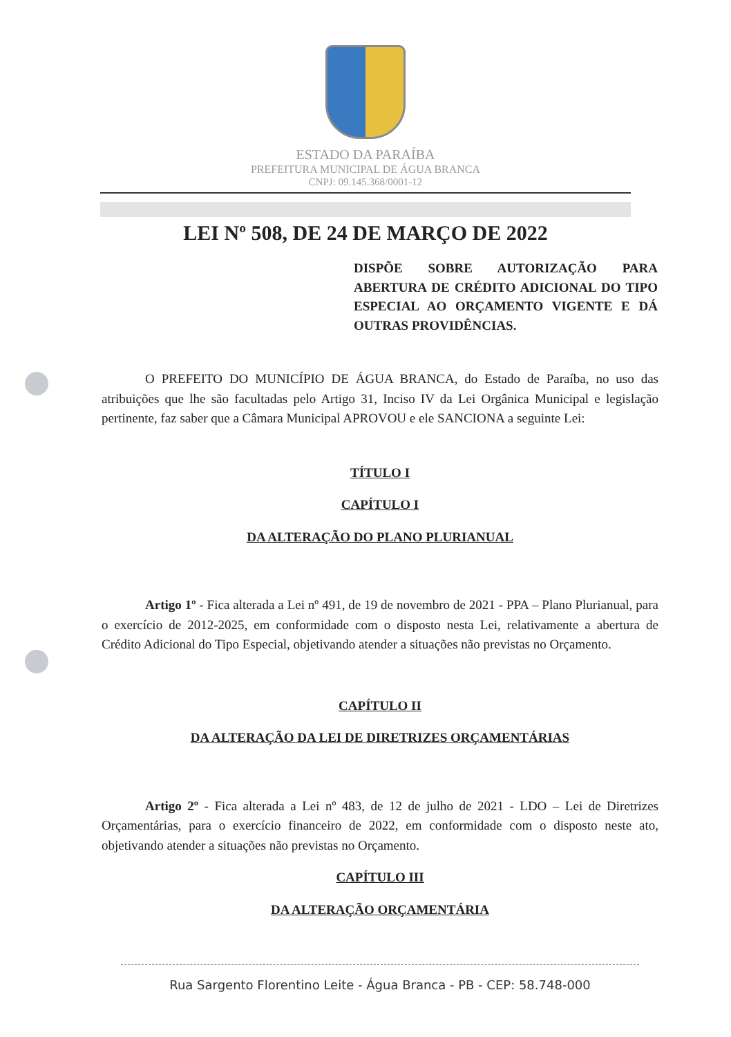ESTADO DA PARAÍBA
PREFEITURA MUNICIPAL DE ÁGUA BRANCA
CNPJ: 09.145.368/0001-12
LEI Nº 508, DE 24 DE MARÇO DE 2022
DISPÕE SOBRE AUTORIZAÇÃO PARA ABERTURA DE CRÉDITO ADICIONAL DO TIPO ESPECIAL AO ORÇAMENTO VIGENTE E DÁ OUTRAS PROVIDÊNCIAS.
O PREFEITO DO MUNICÍPIO DE ÁGUA BRANCA, do Estado de Paraíba, no uso das atribuições que lhe são facultadas pelo Artigo 31, Inciso IV da Lei Orgânica Municipal e legislação pertinente, faz saber que a Câmara Municipal APROVOU e ele SANCIONA a seguinte Lei:
TÍTULO I
CAPÍTULO I
DA ALTERAÇÃO DO PLANO PLURIANUAL
Artigo 1º - Fica alterada a Lei nº 491, de 19 de novembro de 2021 - PPA – Plano Plurianual, para o exercício de 2012-2025, em conformidade com o disposto nesta Lei, relativamente a abertura de Crédito Adicional do Tipo Especial, objetivando atender a situações não previstas no Orçamento.
CAPÍTULO II
DA ALTERAÇÃO DA LEI DE DIRETRIZES ORÇAMENTÁRIAS
Artigo 2º - Fica alterada a Lei nº 483, de 12 de julho de 2021 - LDO – Lei de Diretrizes Orçamentárias, para o exercício financeiro de 2022, em conformidade com o disposto neste ato, objetivando atender a situações não previstas no Orçamento.
CAPÍTULO III
DA ALTERAÇÃO ORÇAMENTÁRIA
Rua Sargento Florentino Leite - Água Branca - PB - CEP: 58.748-000